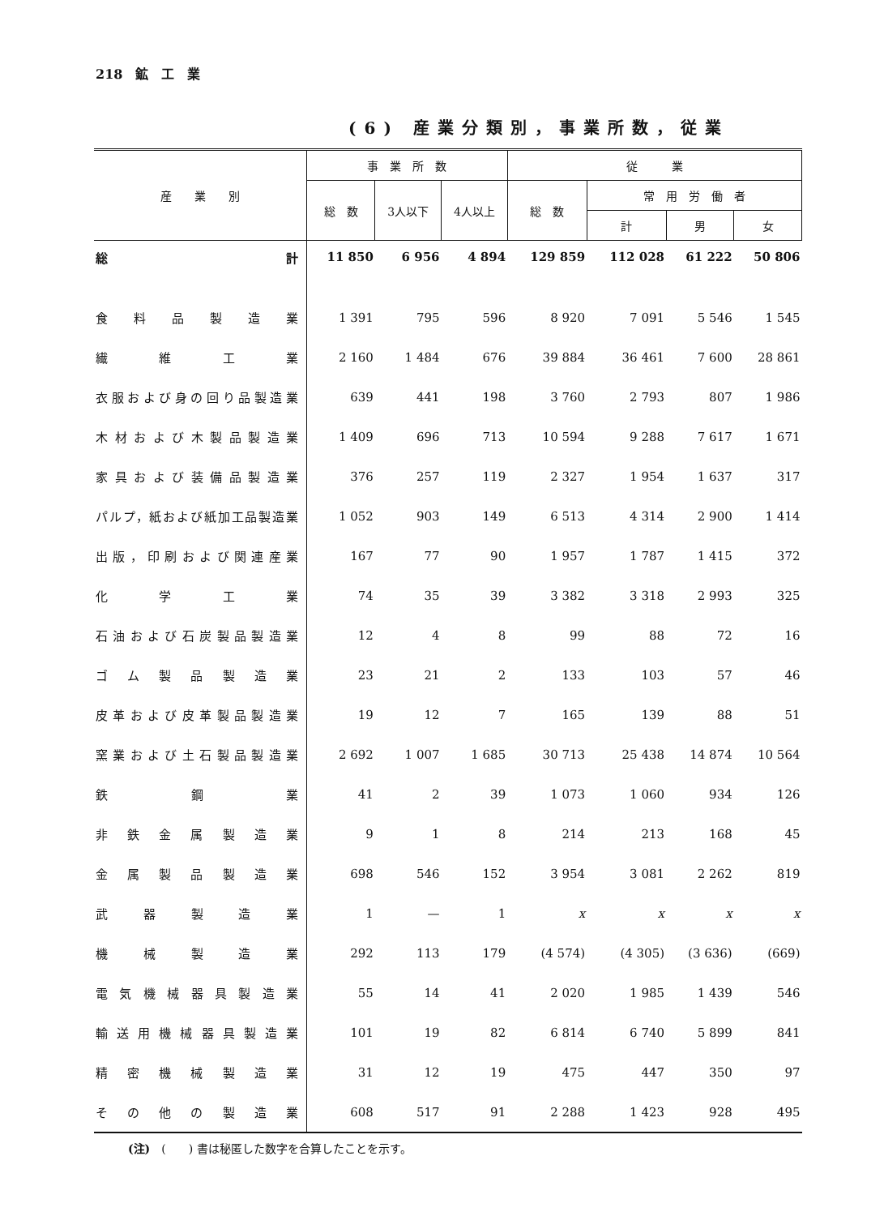218　鉱　工　業
(6) 産業分類別，事業所数，従業
| 産 業 別 | 事 業 所 数 | | | 従 業 | | | |
| --- | --- | --- | --- | --- | --- | --- | --- |
| | 総 数 | 3人以下 | 4人以上 | 総 数 | 常 用 労 働 者 | | |
| | | | | | 計 | 男 | 女 |
| 総 計 | 11 850 | 6 956 | 4 894 | 129 859 | 112 028 | 61 222 | 50 806 |
| 食料品製造業 | 1 391 | 795 | 596 | 8 920 | 7 091 | 5 546 | 1 545 |
| 繊維工業 | 2 160 | 1 484 | 676 | 39 884 | 36 461 | 7 600 | 28 861 |
| 衣服および身の回り品製造業 | 639 | 441 | 198 | 3 760 | 2 793 | 807 | 1 986 |
| 木材および木製品製造業 | 1 409 | 696 | 713 | 10 594 | 9 288 | 7 617 | 1 671 |
| 家具および装備品製造業 | 376 | 257 | 119 | 2 327 | 1 954 | 1 637 | 317 |
| パルプ，紙および紙加工品製造業 | 1 052 | 903 | 149 | 6 513 | 4 314 | 2 900 | 1 414 |
| 出版，印刷および関連産業 | 167 | 77 | 90 | 1 957 | 1 787 | 1 415 | 372 |
| 化学工業 | 74 | 35 | 39 | 3 382 | 3 318 | 2 993 | 325 |
| 石油および石炭製品製造業 | 12 | 4 | 8 | 99 | 88 | 72 | 16 |
| ゴム製品製造業 | 23 | 21 | 2 | 133 | 103 | 57 | 46 |
| 皮革および皮革製品製造業 | 19 | 12 | 7 | 165 | 139 | 88 | 51 |
| 窯業および土石製品製造業 | 2 692 | 1 007 | 1 685 | 30 713 | 25 438 | 14 874 | 10 564 |
| 鉄鋼業 | 41 | 2 | 39 | 1 073 | 1 060 | 934 | 126 |
| 非鉄金属製造業 | 9 | 1 | 8 | 214 | 213 | 168 | 45 |
| 金属製品製造業 | 698 | 546 | 152 | 3 954 | 3 081 | 2 262 | 819 |
| 武器製造業 | 1 | — | 1 | x | x | x | x |
| 機械製造業 | 292 | 113 | 179 | (4 574) | (4 305) | (3 636) | (669) |
| 電気機械器具製造業 | 55 | 14 | 41 | 2 020 | 1 985 | 1 439 | 546 |
| 輸送用機械器具製造業 | 101 | 19 | 82 | 6 814 | 6 740 | 5 899 | 841 |
| 精密機械製造業 | 31 | 12 | 19 | 475 | 447 | 350 | 97 |
| その他の製造業 | 608 | 517 | 91 | 2 288 | 1 423 | 928 | 495 |
(注)　(　　) 書は秘匿した数字を合算したことを示す。